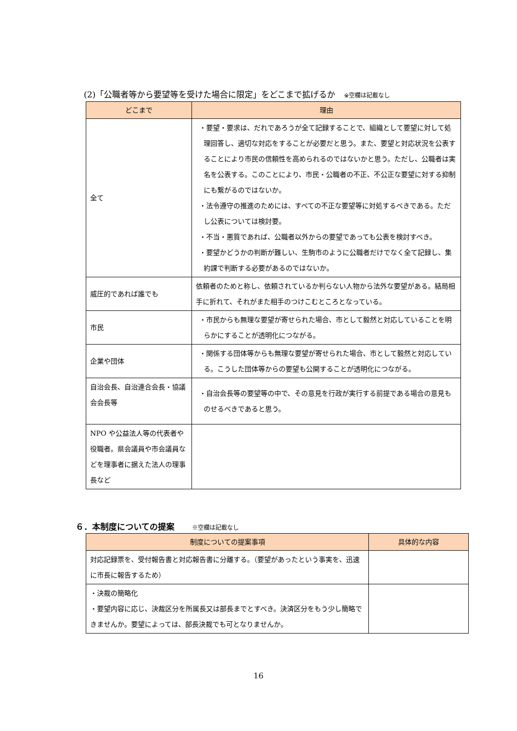(2)「公職者等から要望等を受けた場合に限定」をどこまで拡げるか ※空欄は記載なし
| どこまで | 理由 |
| --- | --- |
| 全て | ・要望・要求は、だれであろうが全て記録することで、組織として要望に対して処理回答し、適切な対応をすることが必要だと思う。また、要望と対応状況を公表することにより市民の信頼性を高められるのではないかと思う。ただし、公職者は実名を公表する。このことにより、市民・公職者の不正、不公正な要望に対する抑制にも繋がるのではないか。 ・法令遵守の推進のためには、すべての不正な要望等に対処するべきである。ただし公表については検討要。 ・不当・悪質であれば、公職者以外からの要望であっても公表を検討すべき。 ・要望かどうかの判断が難しい、生駒市のように公職者だけでなく全て記録し、集約課で判断する必要があるのではないか。 |
| 威圧的であれば誰でも | 依頼者のためと称し、依頼されているか判らない人物から法外な要望がある。結局相手に折れて、それがまた相手のつけこむところとなっている。 |
| 市民 | ・市民からも無理な要望が寄せられた場合、市として毅然と対応していることを明らかにすることが透明化につながる。 |
| 企業や団体 | ・関係する団体等からも無理な要望が寄せられた場合、市として毅然と対応している。こうした団体等からの要望も公開することが透明化につながる。 |
| 自治会長、自治連合会長・協議会会長等 | ・自治会長等の要望等の中で、その意見を行政が実行する前提である場合の意見ものせるべきであると思う。 |
| NPO や公益法人等の代表者や役職者。県会議員や市会議員などを理事者に据えた法人の理事長など | |
６．本制度についての提案 ※空欄は記載なし
| 制度についての提案事項 | 具体的な内容 |
| --- | --- |
| 対応記録票を、受付報告書と対応報告書に分離する。（要望があったという事実を、迅速に市長に報告するため） | |
| ・決裁の簡略化 ・要望内容に応じ、決裁区分を所属長又は部長までとすべき。決済区分をもう少し簡略できませんか。要望によっては、部長決裁でも可となりませんか。 | |
16